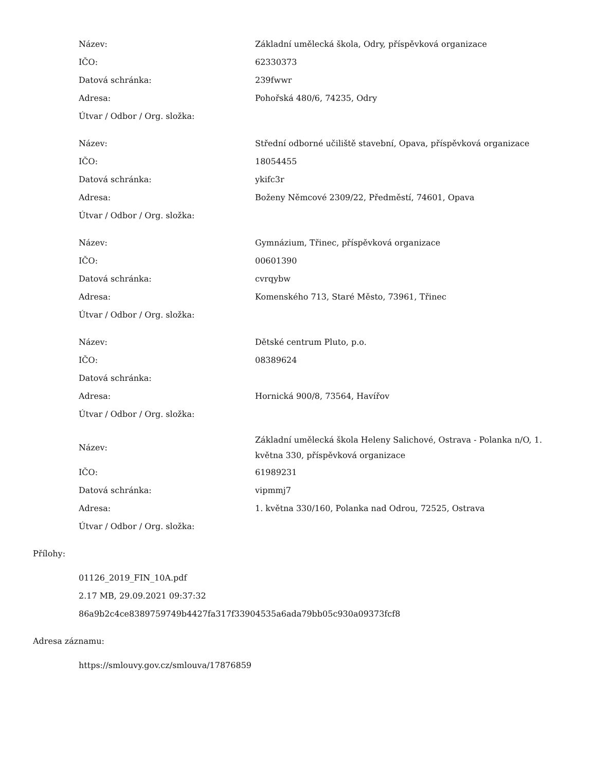| Název: | Základní umělecká škola, Odry, příspěvková organizace |
| IČO: | 62330373 |
| Datová schránka: | 239fwwr |
| Adresa: | Pohořská 480/6, 74235, Odry |
| Útvar / Odbor / Org. složka: | |
| Název: | Střední odborné učiliště stavební, Opava, příspěvková organizace |
| IČO: | 18054455 |
| Datová schránka: | ykifc3r |
| Adresa: | Boženy Němcové 2309/22, Předměstí, 74601, Opava |
| Útvar / Odbor / Org. složka: | |
| Název: | Gymnázium, Třinec, příspěvková organizace |
| IČO: | 00601390 |
| Datová schránka: | cvrqybw |
| Adresa: | Komenského 713, Staré Město, 73961, Třinec |
| Útvar / Odbor / Org. složka: | |
| Název: | Dětské centrum Pluto, p.o. |
| IČO: | 08389624 |
| Datová schránka: | |
| Adresa: | Hornická 900/8, 73564, Havířov |
| Útvar / Odbor / Org. složka: | |
| Název: | Základní umělecká škola Heleny Salichové, Ostrava - Polanka n/O, 1. května 330, příspěvková organizace |
| IČO: | 61989231 |
| Datová schránka: | vipmmj7 |
| Adresa: | 1. května 330/160, Polanka nad Odrou, 72525, Ostrava |
| Útvar / Odbor / Org. složka: | |
Přílohy:
01126_2019_FIN_10A.pdf
2.17 MB, 29.09.2021 09:37:32
86a9b2c4ce8389759749b4427fa317f33904535a6ada79bb05c930a09373fcf8
Adresa záznamu:
https://smlouvy.gov.cz/smlouva/17876859